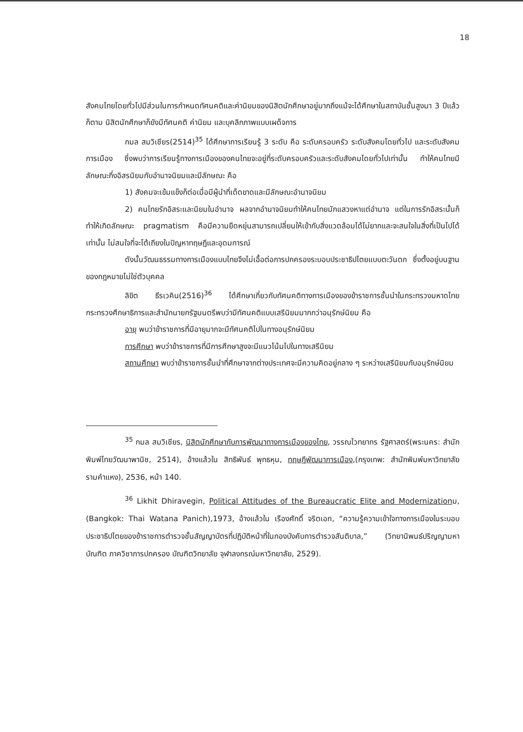18
สังคมไทยโดยทั่วไปมีส่วนในการกำหนดทัศนคติและค่านิยมของนิสิตนักศึกษาอยู่มากถึงแม้จะได้ศึกษาในสถาบันชั้นสูงมา 3 ปีแล้วก็ตาม นิสิตนักศึกษาก็ยังมีทัศนคติ ค่านิยม และบุคลิกภาพแบบเผด็จการ
กมล สมวิเชียร(2514)<sup>35</sup> ได้ศึกษาการเรียนรู้ 3 ระดับ คือ ระดับครอบครัว ระดับสังคมโดยทั่วไป และระดับสังคมการเมือง ซึ่งพบว่าการเรียนรู้ทางการเมืองของคนไทยจะอยู่ที่ระดับครอบครัวและระดับสังคมโดยทั่วไปเท่านั้น ทำให้คนไทยมีลักษณะกึ่งอิสรนิยมกับอำนาจนิยมและมีลักษณะ คือ
1) สังคมจะเข้มแข็งก็ต่อเมื่อมีผู้นำที่เด็ดขาดและมีลักษณะอำนาจนิยม
2) คนไทยรักอิสระและนิยมในอำนาจ ผลจากอำนาจนิยมทำให้คนไทยมักแสวงหาแต่อำนาจ แต่ในการรักอิสระนั้นก็ทำให้เกิดลักษณะ pragmatism คือมีความยืดหยุ่นสามารถเปลี่ยนให้เข้ากับสิ่งแวดล้อมได้ไม่ยากและจะสนใจในสิ่งที่เป็นไปได้เท่านั้น ไม่สนใจที่จะโต้เถียงในปัญหาทฤษฎีและอุดมการณ์
ดังนั้นวัฒนธรรมทางการเมืองแบบไทยจึงไม่เอื้อต่อการปกครองระบอบประชาธิปไตยแบบตะวันตก ซึ่งตั้งอยู่บนฐานของกฎหมายไม่ใช่ตัวบุคคล
ลิขิต ธีรเวคิน(2516)<sup>36</sup> ได้ศึกษาเกี่ยวกับทัศนคติทางการเมืองของข้าราชการชั้นนำในกระทรวงมหาดไทย กระทรวงศึกษาธิการและสำนักนายกรัฐมนตรีพบว่ามีทัศนคติแบบเสรีนิยมมากกว่าอนุรักษ์นิยม คือ
อายุ พบว่าข้าราชการที่มีอายุมากจะมีทัศนคติไปในทางอนุรักษ์นิยม
การศึกษา พบว่าข้าราชการที่มีการศึกษาสูงจะมีแนวโน้มไปในทางเสรีนิยม
สถานศึกษา พบว่าข้าราชการชั้นนำที่ศึกษาจากต่างประเทศจะมีความคิดอยู่กลาง ๆ ระหว่างเสรีนิยมกับอนุรักษ์นิยม
<sup>35</sup> กมล สมวิเชียร, นิสิตนักศึกษากับการพัฒนาทางการเมืองของไทย, วรรณไวทยากร รัฐศาสตร์(พระนคร: สำนักพิมพ์ไทยวัฒนาพานิช, 2514), อ้างแล้วใน สิทธิพันธ์ พุทธหุน, ทฤษฎีพัฒนาการเมือง,(กรุงเทพ: สำนักพิมพ์มหาวิทยาลัยรามคำแหง), 2536, หน้า 140.
<sup>36</sup> Likhit Dhiravegin, Political Attitudes of the Bureaucratic Elite and Modernizationม,(Bangkok: Thai Watana Panich),1973, อ้างแล้วใน เรืองศักดิ์ จริตเอก, “ความรู้ความเข้าใจทางการเมืองในระบอบประชาธิปไตยของข้าราชการตำรวจชั้นสัญญาบัตรที่ปฏิบัติหน้าที่ในกองบังคับการตำรวจสันติบาล,” (วิทยานิพนธ์ปริญญามหาบัณฑิต ภาควิชาการปกครอง บัณฑิตวิทยาลัย จุฬาลงกรณ์มหาวิทยาลัย, 2529).